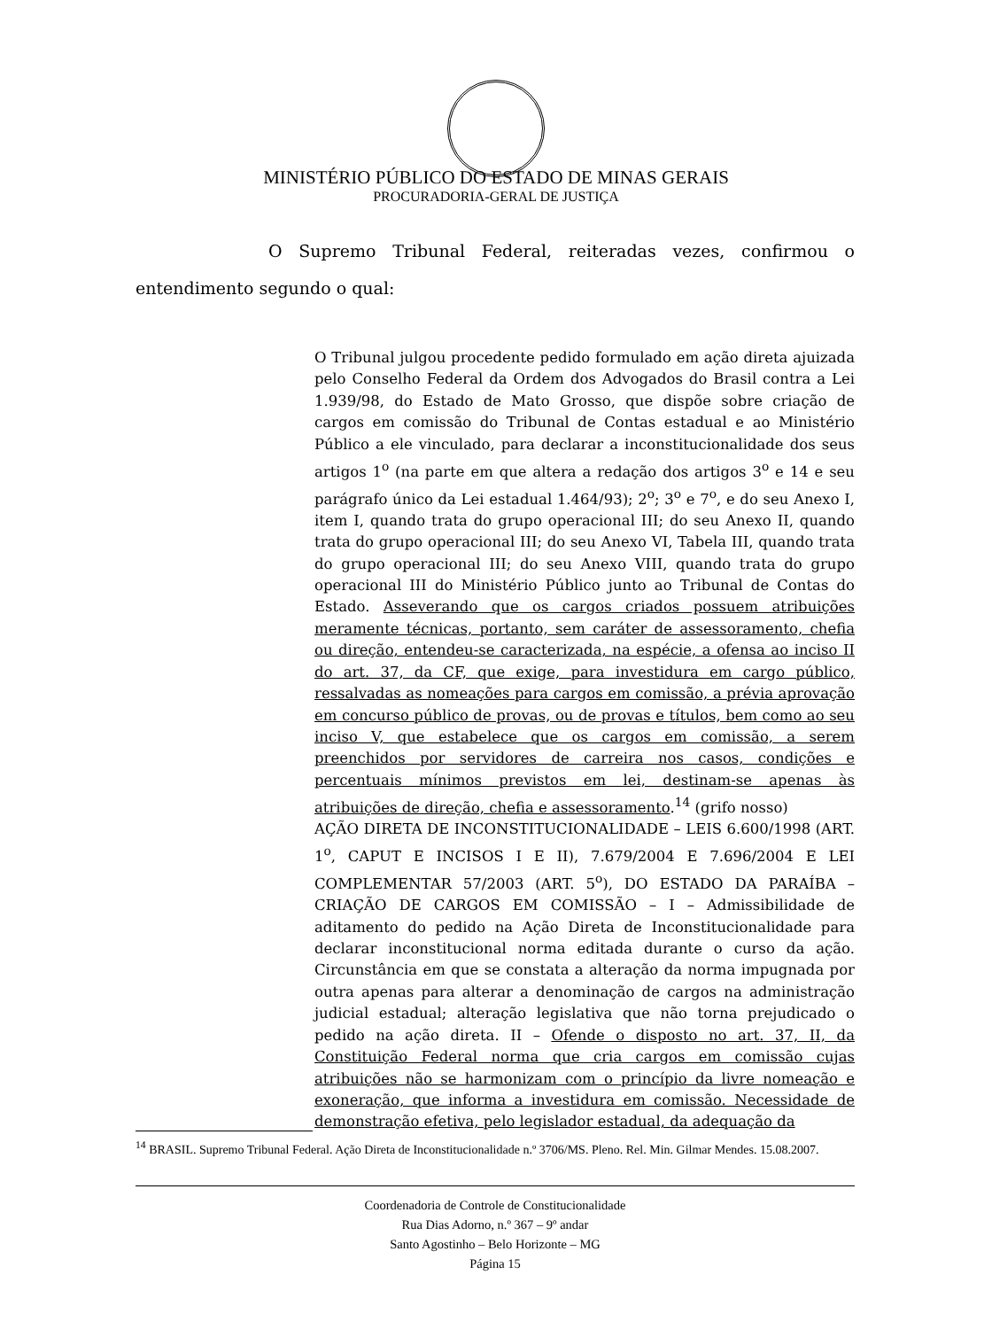MINISTÉRIO PÚBLICO DO ESTADO DE MINAS GERAIS
PROCURADORIA-GERAL DE JUSTIÇA
O Supremo Tribunal Federal, reiteradas vezes, confirmou o entendimento segundo o qual:
O Tribunal julgou procedente pedido formulado em ação direta ajuizada pelo Conselho Federal da Ordem dos Advogados do Brasil contra a Lei 1.939/98, do Estado de Mato Grosso, que dispõe sobre criação de cargos em comissão do Tribunal de Contas estadual e ao Ministério Público a ele vinculado, para declarar a inconstitucionalidade dos seus artigos 1<sup>o</sup> (na parte em que altera a redação dos artigos 3<sup>o</sup> e 14 e seu parágrafo único da Lei estadual 1.464/93); 2<sup>o</sup>; 3<sup>o</sup> e 7<sup>o</sup>, e do seu Anexo I, item I, quando trata do grupo operacional III; do seu Anexo II, quando trata do grupo operacional III; do seu Anexo VI, Tabela III, quando trata do grupo operacional III; do seu Anexo VIII, quando trata do grupo operacional III do Ministério Público junto ao Tribunal de Contas do Estado. Asseverando que os cargos criados possuem atribuições meramente técnicas, portanto, sem caráter de assessoramento, chefia ou direção, entendeu-se caracterizada, na espécie, a ofensa ao inciso II do art. 37, da CF, que exige, para investidura em cargo público, ressalvadas as nomeações para cargos em comissão, a prévia aprovação em concurso público de provas, ou de provas e títulos, bem como ao seu inciso V, que estabelece que os cargos em comissão, a serem preenchidos por servidores de carreira nos casos, condições e percentuais mínimos previstos em lei, destinam-se apenas às atribuições de direção, chefia e assessoramento.<sup>14</sup> (grifo nosso)
AÇÃO DIRETA DE INCONSTITUCIONALIDADE – LEIS 6.600/1998 (ART. 1<sup>o</sup>, CAPUT E INCISOS I E II), 7.679/2004 E 7.696/2004 E LEI COMPLEMENTAR 57/2003 (ART. 5<sup>o</sup>), DO ESTADO DA PARAÍBA – CRIAÇÃO DE CARGOS EM COMISSÃO – I – Admissibilidade de aditamento do pedido na Ação Direta de Inconstitucionalidade para declarar inconstitucional norma editada durante o curso da ação. Circunstância em que se constata a alteração da norma impugnada por outra apenas para alterar a denominação de cargos na administração judicial estadual; alteração legislativa que não torna prejudicado o pedido na ação direta. II – Ofende o disposto no art. 37, II, da Constituição Federal norma que cria cargos em comissão cujas atribuições não se harmonizam com o princípio da livre nomeação e exoneração, que informa a investidura em comissão. Necessidade de demonstração efetiva, pelo legislador estadual, da adequação da
<sup>14</sup> BRASIL. Supremo Tribunal Federal. Ação Direta de Inconstitucionalidade n.º 3706/MS. Pleno. Rel. Min. Gilmar Mendes. 15.08.2007.
Coordenadoria de Controle de Constitucionalidade
Rua Dias Adorno, n.º 367 – 9º andar
Santo Agostinho – Belo Horizonte – MG
Página 15